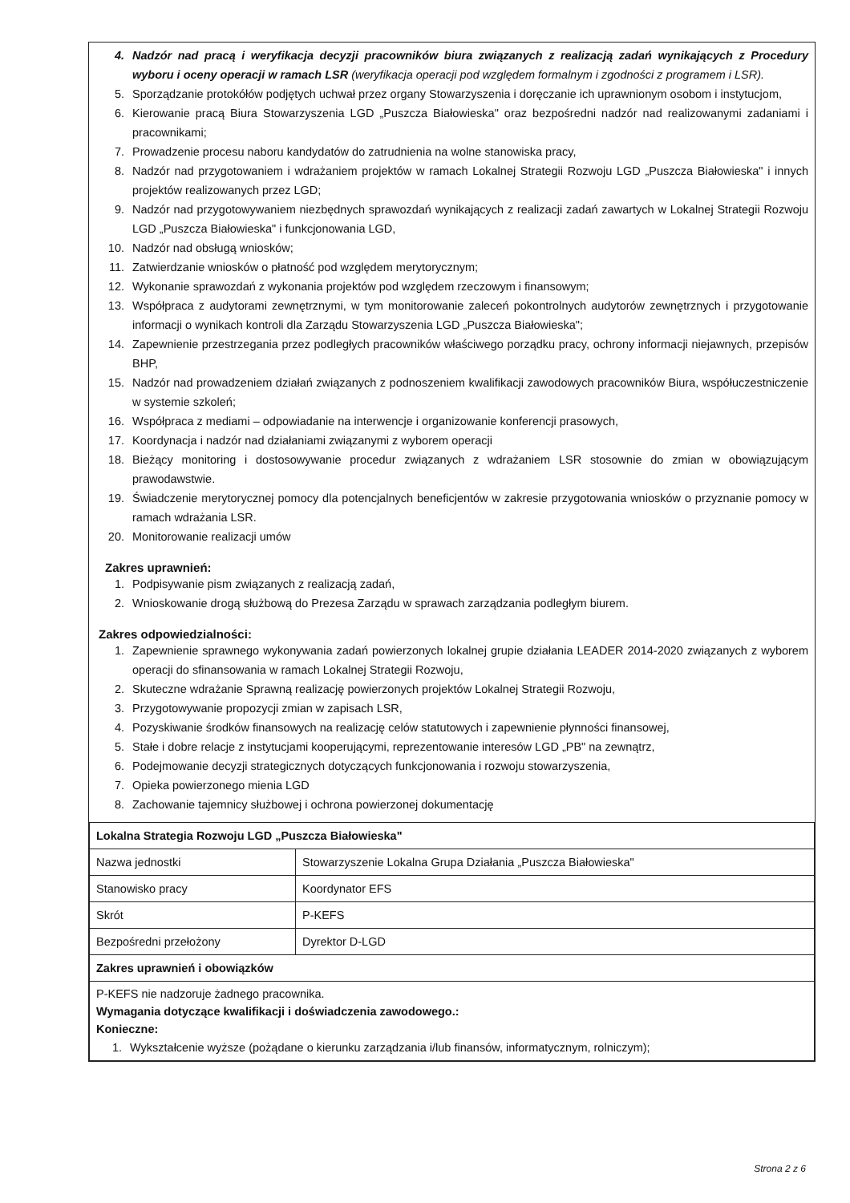4. Nadzór nad pracą i weryfikacja decyzji pracowników biura związanych z realizacją zadań wynikających z Procedury wyboru i oceny operacji w ramach LSR (weryfikacja operacji pod względem formalnym i zgodności z programem i LSR).
5. Sporządzanie protokółów podjętych uchwał przez organy Stowarzyszenia i doręczanie ich uprawnionym osobom i instytucjom,
6. Kierowanie pracą Biura Stowarzyszenia LGD „Puszcza Białowieska" oraz bezpośredni nadzór nad realizowanymi zadaniami i pracownikami;
7. Prowadzenie procesu naboru kandydatów do zatrudnienia na wolne stanowiska pracy,
8. Nadzór nad przygotowaniem i wdrażaniem projektów w ramach Lokalnej Strategii Rozwoju LGD „Puszcza Białowieska" i innych projektów realizowanych przez LGD;
9. Nadzór nad przygotowywaniem niezbędnych sprawozdań wynikających z realizacji zadań zawartych w Lokalnej Strategii Rozwoju LGD „Puszcza Białowieska" i funkcjonowania LGD,
10. Nadzór nad obsługą wniosków;
11. Zatwierdzanie wniosków o płatność pod względem merytorycznym;
12. Wykonanie sprawozdań z wykonania projektów pod względem rzeczowym i finansowym;
13. Współpraca z audytorami zewnętrznymi, w tym monitorowanie zaleceń pokontrolnych audytorów zewnętrznych i przygotowanie informacji o wynikach kontroli dla Zarządu Stowarzyszenia LGD „Puszcza Białowieska";
14. Zapewnienie przestrzegania przez podległych pracowników właściwego porządku pracy, ochrony informacji niejawnych, przepisów BHP,
15. Nadzór nad prowadzeniem działań związanych z podnoszeniem kwalifikacji zawodowych pracowników Biura, współuczestniczenie w systemie szkoleń;
16. Współpraca z mediami – odpowiadanie na interwencje i organizowanie konferencji prasowych,
17. Koordynacja i nadzór nad działaniami związanymi z wyborem operacji
18. Bieżący monitoring i dostosowywanie procedur związanych z wdrażaniem LSR stosownie do zmian w obowiązującym prawodawstwie.
19. Świadczenie merytorycznej pomocy dla potencjalnych beneficjentów w zakresie przygotowania wniosków o przyznanie pomocy w ramach wdrażania LSR.
20. Monitorowanie realizacji umów
Zakres uprawnień:
1. Podpisywanie pism związanych z realizacją zadań,
2. Wnioskowanie drogą służbową do Prezesa Zarządu w sprawach zarządzania podległym biurem.
Zakres odpowiedzialności:
1. Zapewnienie sprawnego wykonywania zadań powierzonych lokalnej grupie działania LEADER 2014-2020 związanych z wyborem operacji do sfinansowania w ramach Lokalnej Strategii Rozwoju,
2. Skuteczne wdrażanie Sprawną realizację powierzonych projektów Lokalnej Strategii Rozwoju,
3. Przygotowywanie propozycji zmian w zapisach LSR,
4. Pozyskiwanie środków finansowych na realizację celów statutowych i zapewnienie płynności finansowej,
5. Stałe i dobre relacje z instytucjami kooperującymi, reprezentowanie interesów LGD „PB" na zewnątrz,
6. Podejmowanie decyzji strategicznych dotyczących funkcjonowania i rozwoju stowarzyszenia,
7. Opieka powierzonego mienia LGD
8. Zachowanie tajemnicy służbowej i ochrona powierzonej dokumentację
| Lokalna Strategia Rozwoju LGD „Puszcza Białowieska" | |
| Nazwa jednostki | Stowarzyszenie Lokalna Grupa Działania „Puszcza Białowieska" |
| Stanowisko pracy | Koordynator EFS |
| Skrót | P-KEFS |
| Bezpośredni przełożony | Dyrektor D-LGD |
| Zakres uprawnień i obowiązków | |
| P-KEFS nie nadzoruje żadnego pracownika. Wymagania dotyczące kwalifikacji i doświadczenia zawodowego.: Konieczne: 1. Wykształcenie wyższe (pożądane o kierunku zarządzania i/lub finansów, informatycznym, rolniczym); | |
Strona 2 z 6